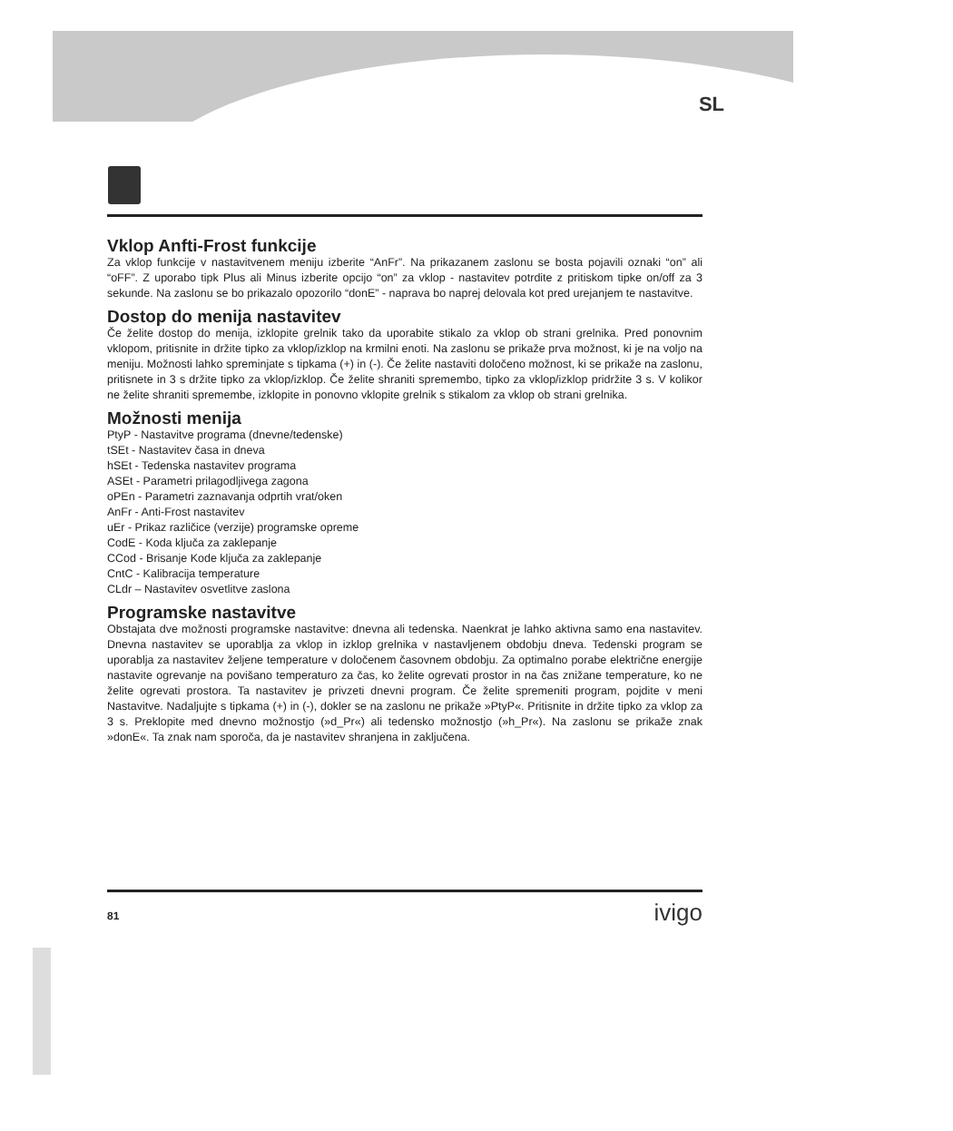SL
Vklop Anfti-Frost funkcije
Za vklop funkcije v nastavitvenem meniju izberite “AnFr”. Na prikazanem zaslonu se bosta pojavili oznaki “on” ali “oFF”. Z uporabo tipk Plus ali Minus izberite opcijo “on” za vklop - nastavitev potrdite z pritiskom tipke on/off za 3 sekunde. Na zaslonu se bo prikazalo opozorilo “donE” - naprava bo naprej delovala kot pred urejanjem te nastavitve.
Dostop do menija nastavitev
Če želite dostop do menija, izklopite grelnik tako da uporabite stikalo za vklop ob strani grelnika. Pred ponovnim vklopom, pritisnite in držite tipko za vklop/izklop na krmilni enoti. Na zaslonu se prikaže prva možnost, ki je na voljo na meniju. Možnosti lahko spreminjate s tipkama (+) in (-). Če želite nastaviti določeno možnost, ki se prikaže na zaslonu, pritisnete in 3 s držite tipko za vklop/izklop. Če želite shraniti spremembo, tipko za vklop/izklop pridržite 3 s. V kolikor ne želite shraniti spremembe, izklopite in ponovno vklopite grelnik s stikalom za vklop ob strani grelnika.
Možnosti menija
PtyP - Nastavitve programa (dnevne/tedenske)
tSEt - Nastavitev časa in dneva
hSEt - Tedenska nastavitev programa
ASEt - Parametri prilagodljivega zagona
oPEn - Parametri zaznavanja odprtih vrat/oken
AnFr - Anti-Frost nastavitev
uEr - Prikaz različice (verzije) programske opreme
CodE - Koda ključa za zaklepanje
CCod - Brisanje Kode ključa za zaklepanje
CntC - Kalibracija temperature
CLdr – Nastavitev osvetlitve zaslona
Programske nastavitve
Obstajata dve možnosti programske nastavitve: dnevna ali tedenska. Naenkrat je lahko aktivna samo ena nastavitev. Dnevna nastavitev se uporablja za vklop in izklop grelnika v nastavljenem obdobju dneva. Tedenski program se uporablja za nastavitev željene temperature v določenem časovnem obdobju. Za optimalno porabe električne energije nastavite ogrevanje na povišano temperaturo za čas, ko želite ogrevati prostor in na čas znižane temperature, ko ne želite ogrevati prostora. Ta nastavitev je privzeti dnevni program. Če želite spremeniti program, pojdite v meni Nastavitve. Nadaljujte s tipkama (+) in (-), dokler se na zaslonu ne prikaže »PtyP«. Pritisnite in držite tipko za vklop za 3 s. Preklopite med dnevno možnostjo (»d_Pr«) ali tedensko možnostjo (»h_Pr«). Na zaslonu se prikaže znak »donE«. Ta znak nam sporoča, da je nastavitev shranjena in zaključena.
81 ivigo